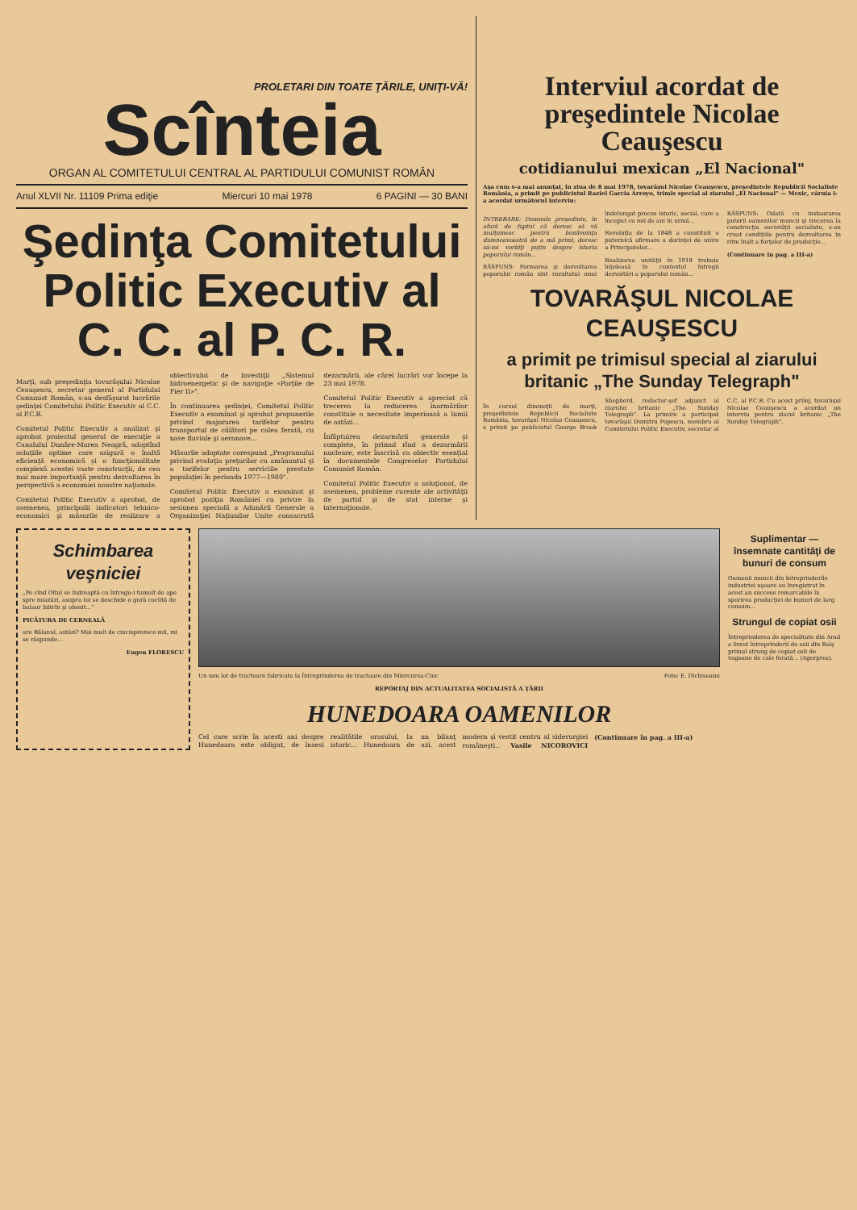PROLETARI DIN TOATE ŢĂRILE, UNIŢI-VĂ!
Scînteia
ORGAN AL COMITETULUI CENTRAL AL PARTIDULUI COMUNIST ROMÂN
Anul XLVII Nr. 11109 Prima ediţie Miercuri 10 mai 1978 6 PAGINI — 30 BANI
Şedinţa Comitetului Politic Executiv al C. C. al P. C. R.
Marţi, sub preşedinţia tovarăşului Nicolae Ceauşescu, secretar general al Partidului Comunist Român, s-au desfăşurat lucrările şedinţei Comitetului Politic Executiv al C.C. al P.C.R.
Comitetul Politic Executiv a analizat şi aprobat proiectul general de execuţie a Canalului Dunăre-Marea Neagră, adoptînd soluţiile optime care asigură o înaltă eficienţă economică şi o funcţionalitate complexă acestei vaste construcţii, de cea mai mare importanţă pentru dezvoltarea în perspectivă a economiei noastre naţionale.
Comitetul Politic Executiv a aprobat, de asemenea, principalii indicatori tehnico-economici şi măsurile de realizare a obiectivului de investiţii „Sistemul hidroenergetic şi de navigaţie «Porţile de Fier II»".
În continuarea şedinţei, Comitetul Politic Executiv a examinat şi aprobat propunerile privind majorarea tarifelor pentru transportul de călători pe calea ferată, cu nave fluviale şi aeronave...
Măsurile adoptate corespund „Programului privind evoluţia preţurilor cu amănuntul şi a tarifelor pentru serviciile prestate populaţiei în perioada 1977—1980".
Comitetul Politic Executiv a examinat şi aprobat poziţia României cu privire la sesiunea specială a Adunării Generale a Organizaţiei Naţiunilor Unite consacrată dezarmării, ale cărei lucrări vor începe la 23 mai 1978.
Comitetul Politic Executiv a apreciat că trecerea la reducerea înarmărilor constituie o necesitate imperioasă a lumii de astăzi...
Înfăptuirea dezarmării generale şi complete, în primul rînd a dezarmării nucleare, este înscrisă ca obiectiv esenţial în documentele Congreselor Partidului Comunist Român.
Comitetul Politic Executiv a soluţionat, de asemenea, probleme curente ale activităţii de partid şi de stat interne şi internaţionale.
Interviul acordat de preşedintele Nicolae Ceauşescu
cotidianului mexican „El Nacional"
Aşa cum s-a mai anunţat, în ziua de 8 mai 1978, tovarăşul Nicolae Ceauşescu, preşedintele Republicii Socialiste România, a primit pe publicistul Raziel Garcia Arroyo, trimis special al ziarului „El Nacional" — Mexic, căruia i-a acordat următorul interviu:
ÎNTREBARE: Domnule preşedinte, în afară de faptul că doresc să vă mulţumesc pentru bunăvoinţa dumneavoastră de a mă primi, doresc să-mi vorbiţi puţin despre istoria poporului român...
RĂSPUNS: Formarea şi dezvoltarea poporului român sint rezultatul unui îndelungat proces istoric, social, care a început cu mii de ani în urmă...
Revoluţia de la 1848 a constituit o puternică afirmare a dorinţei de unire a Principatelor...
Realizarea unităţii în 1918 trebuie înţeleasă în contextul întregii dezvoltări a poporului român...
RĂSPUNS: Odată cu instaurarea puterii oamenilor muncii şi trecerea la construcţia societăţii socialiste, s-au creat condiţiile pentru dezvoltarea în ritm înalt a forţelor de producţie...
(Continuare în pag. a III-a)
TOVARĂŞUL NICOLAE CEAUŞESCU
a primit pe trimisul special al ziarului britanic „The Sunday Telegraph"
În cursul dimineţii de marţi, preşedintele Republicii Socialiste România, tovarăşul Nicolae Ceauşescu, a primit pe publicistul George Brook Shepherd, redactor-şef adjunct al ziarului britanic „The Sunday Telegraph". La primire a participat tovarăşul Dumitru Popescu, membru al Comitetului Politic Executiv, secretar al C.C. al P.C.R. Cu acest prilej, tovarăşul Nicolae Ceauşescu a acordat un interviu pentru ziarul britanic „The Sunday Telegraph".
Schimbarea veşniciei
„Pe cînd Oltul se îndreaptă cu întregu-i tumult de ape spre miazăzi, asupra lui se deschide o gură coclită de balaur bătrîn şi obosit..."
PICĂTURA DE CERNEALĂ
are Bălanul, astăzi? Mai mult de cincisprezece mii, mi se răspunde...
Eugen FLORESCU
Un nou lot de tractoare fabricate la Întreprinderea de tractoare din Miercurea-Ciuc Foto: E. Dichiseanu
REPORTAJ DIN ACTUALITATEA SOCIALISTĂ A ŢĂRII
HUNEDOARA OAMENILOR
Cel care scrie în acesti ani despre Hunedoara este obligat, de însesi realitătile orasului, la un bilanţ istoric... Hunedoara de azi, acest modern şi vestit centru al siderurgiei româneşti... Vasile NICOROVICI (Continuare în pag. a III-a)
Suplimentar — însemnate cantităţi de bunuri de consum
Oamenii muncii din întreprinderile industriei uşoare au înregistrat în acest an succese remarcabile în sporirea producţiei de bunuri de larg consum...
Strungul de copiat osii
Întreprinderea de specialitate din Arad a livrat întreprinderii de osii din Balş primul strung de copiat osii de vagoane de cale ferată... (Agerpres).